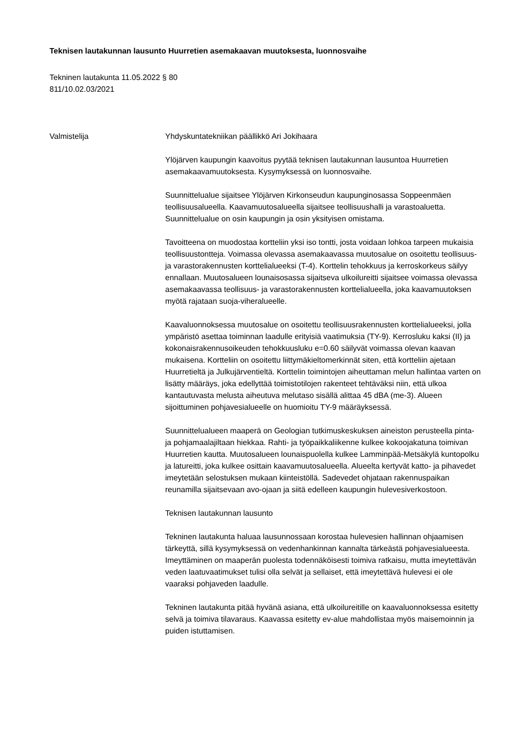Teknisen lautakunnan lausunto Huurretien asemakaavan muutoksesta, luonnosvaihe
Tekninen lautakunta 11.05.2022 § 80
811/10.02.03/2021
Valmistelija Yhdyskuntatekniikan päällikkö Ari Jokihaara
Ylöjärven kaupungin kaavoitus pyytää teknisen lautakunnan lausuntoa Huurretien asemakaavamuutoksesta. Kysymyksessä on luonnosvaihe.
Suunnittelualue sijaitsee Ylöjärven Kirkonseudun kaupunginosassa Soppeenmäen teollisuusalueella. Kaavamuutosalueella sijaitsee teollisuushalli ja varastoaluetta. Suunnittelualue on osin kaupungin ja osin yksityisen omistama.
Tavoitteena on muodostaa kortteliin yksi iso tontti, josta voidaan lohkoa tarpeen mukaisia teollisuustontteja. Voimassa olevassa asemakaavassa muutosalue on osoitettu teollisuus- ja varastorakennusten korttelialueeksi (T-4). Korttelin tehokkuus ja kerroskorkeus säilyy ennallaan. Muutosalueen lounaisosassa sijaitseva ulkoilureitti sijaitsee voimassa olevassa asemakaavassa teollisuus- ja varastorakennusten korttelialueella, joka kaavamuutoksen myötä rajataan suoja-viheralueelle.
Kaavaluonnoksessa muutosalue on osoitettu teollisuusrakennusten korttelialueeksi, jolla ympäristö asettaa toiminnan laadulle erityisiä vaatimuksia (TY-9). Kerrosluku kaksi (II) ja kokonaisrakennusoikeuden tehokkuusluku e=0.60 säilyvät voimassa olevan kaavan mukaisena. Kortteliin on osoitettu liittymäkieltomerkinnät siten, että kortteliin ajetaan Huurretieltä ja Julkujärventieltä. Korttelin toimintojen aiheuttaman melun hallintaa varten on lisätty määräys, joka edellyttää toimistotilojen rakenteet tehtäväksi niin, että ulkoa kantautuvasta melusta aiheutuva melutaso sisällä alittaa 45 dBA (me-3). Alueen sijoittuminen pohjavesialueelle on huomioitu TY-9 määräyksessä.
Suunnittelualueen maaperä on Geologian tutkimuskeskuksen aineiston perusteella pinta- ja pohjamaalajiltaan hiekkaa. Rahti- ja työpaikkaliikenne kulkee kokoojakatuna toimivan Huurretien kautta. Muutosalueen lounaispuolella kulkee Lamminpää-Metsäkylä kuntopolku ja latureitti, joka kulkee osittain kaavamuutosalueella. Alueelta kertyvät katto- ja pihavedet imeytetään selostuksen mukaan kiinteistöllä. Sadevedet ohjataan rakennuspaikan reunamilla sijaitsevaan avo-ojaan ja siitä edelleen kaupungin hulevesiverkostoon.
Teknisen lautakunnan lausunto
Tekninen lautakunta haluaa lausunnossaan korostaa hulevesien hallinnan ohjaamisen tärkeyttä, sillä kysymyksessä on vedenhankinnan kannalta tärkeästä pohjavesialueesta. Imeyttäminen on maaperän puolesta todennäköisesti toimiva ratkaisu, mutta imeytettävän veden laatuvaatimukset tulisi olla selvät ja sellaiset, että imeytettävä hulevesi ei ole vaaraksi pohjaveden laadulle.
Tekninen lautakunta pitää hyvänä asiana, että ulkoilureitille on kaavaluonnoksessa esitetty selvä ja toimiva tilavaraus. Kaavassa esitetty ev-alue mahdollistaa myös maisemoinnin ja puiden istuttamisen.